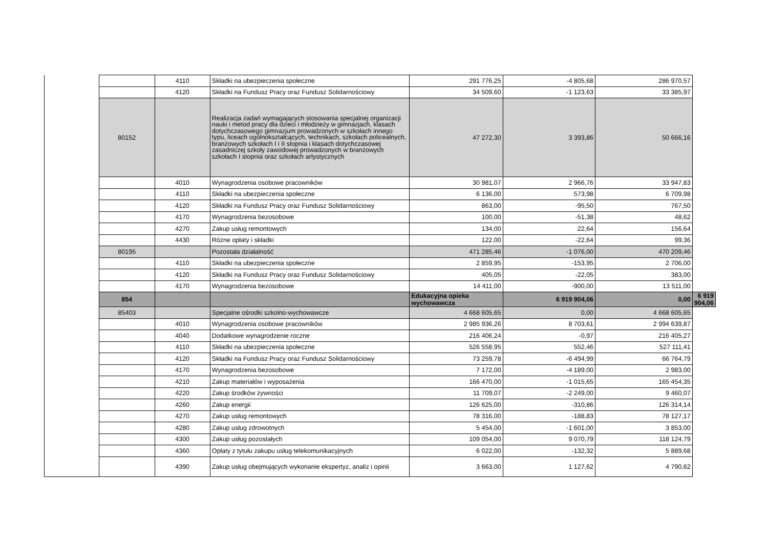| | | 4110 | Składki na ubezpieczenia społeczne | 291 776,25 | -4 805,68 | 286 970,57 | |
| | | 4120 | Składki na Fundusz Pracy oraz Fundusz Solidarnościowy | 34 509,60 | -1 123,63 | 33 385,97 | |
| | 80152 | | Realizacja zadań wymagających stosowania specjalnej organizacji nauki i metod pracy dla dzieci i młodzieży w gimnazjach, klasach dotychczasowego gimnazjum prowadzonych w szkołach innego typu, liceach ogólnokształcących, technikach, szkołach policealnych, branżowych szkołach I i II stopnia i klasach dotychczasowej zasadniczej szkoły zawodowej prowadzonych w branżowych szkołach I stopnia oraz szkołach artystycznych | 47 272,30 | 3 393,86 | 50 666,16 | |
| | | 4010 | Wynagrodzenia osobowe pracowników | 30 981,07 | 2 966,76 | 33 947,83 | |
| | | 4110 | Składki na ubezpieczenia społeczne | 6 136,00 | 573,98 | 6 709,98 | |
| | | 4120 | Składki na Fundusz Pracy oraz Fundusz Solidarnościowy | 863,00 | -95,50 | 767,50 | |
| | | 4170 | Wynagrodzenia bezosobowe | 100,00 | -51,38 | 48,62 | |
| | | 4270 | Zakup usług remontowych | 134,00 | 22,64 | 156,64 | |
| | | 4430 | Różne opłaty i składki | 122,00 | -22,64 | 99,36 | |
| | 80195 | | Pozostała działalność | 471 285,46 | -1 076,00 | 470 209,46 | |
| | | 4110 | Składki na ubezpieczenia społeczne | 2 859,95 | -153,95 | 2 706,00 | |
| | | 4120 | Składki na Fundusz Pracy oraz Fundusz Solidarnościowy | 405,05 | -22,05 | 383,00 | |
| | | 4170 | Wynagrodzenia bezosobowe | 14 411,00 | -900,00 | 13 511,00 | |
| | 854 | | | Edukacyjna opieka wychowawcza | 6 919 904,06 | 0,00 | 6 919 904,06 |
| | 85403 | | Specjalne ośrodki szkolno-wychowawcze | 4 668 605,65 | 0,00 | 4 668 605,65 | |
| | | 4010 | Wynagrodzenia osobowe pracowników | 2 985 936,26 | 8 703,61 | 2 994 639,87 | |
| | | 4040 | Dodatkowe wynagrodzenie roczne | 216 406,24 | -0,97 | 216 405,27 | |
| | | 4110 | Składki na ubezpieczenia społeczne | 526 558,95 | 552,46 | 527 111,41 | |
| | | 4120 | Składki na Fundusz Pracy oraz Fundusz Solidarnościowy | 73 259,78 | -6 494,99 | 66 764,79 | |
| | | 4170 | Wynagrodzenia bezosobowe | 7 172,00 | -4 189,00 | 2 983,00 | |
| | | 4210 | Zakup materiałów i wyposażenia | 166 470,00 | -1 015,65 | 165 454,35 | |
| | | 4220 | Zakup środków żywności | 11 709,07 | -2 249,00 | 9 460,07 | |
| | | 4260 | Zakup energii | 126 625,00 | -310,86 | 126 314,14 | |
| | | 4270 | Zakup usług remontowych | 78 316,00 | -188,83 | 78 127,17 | |
| | | 4280 | Zakup usług zdrowotnych | 5 454,00 | -1 601,00 | 3 853,00 | |
| | | 4300 | Zakup usług pozostałych | 109 054,00 | 9 070,79 | 118 124,79 | |
| | | 4360 | Opłaty z tytułu zakupu usług telekomunikacyjnych | 6 022,00 | -132,32 | 5 889,68 | |
| | | 4390 | Zakup usług obejmujących wykonanie ekspertyz, analiz i opinii | 3 663,00 | 1 127,62 | 4 790,62 | |